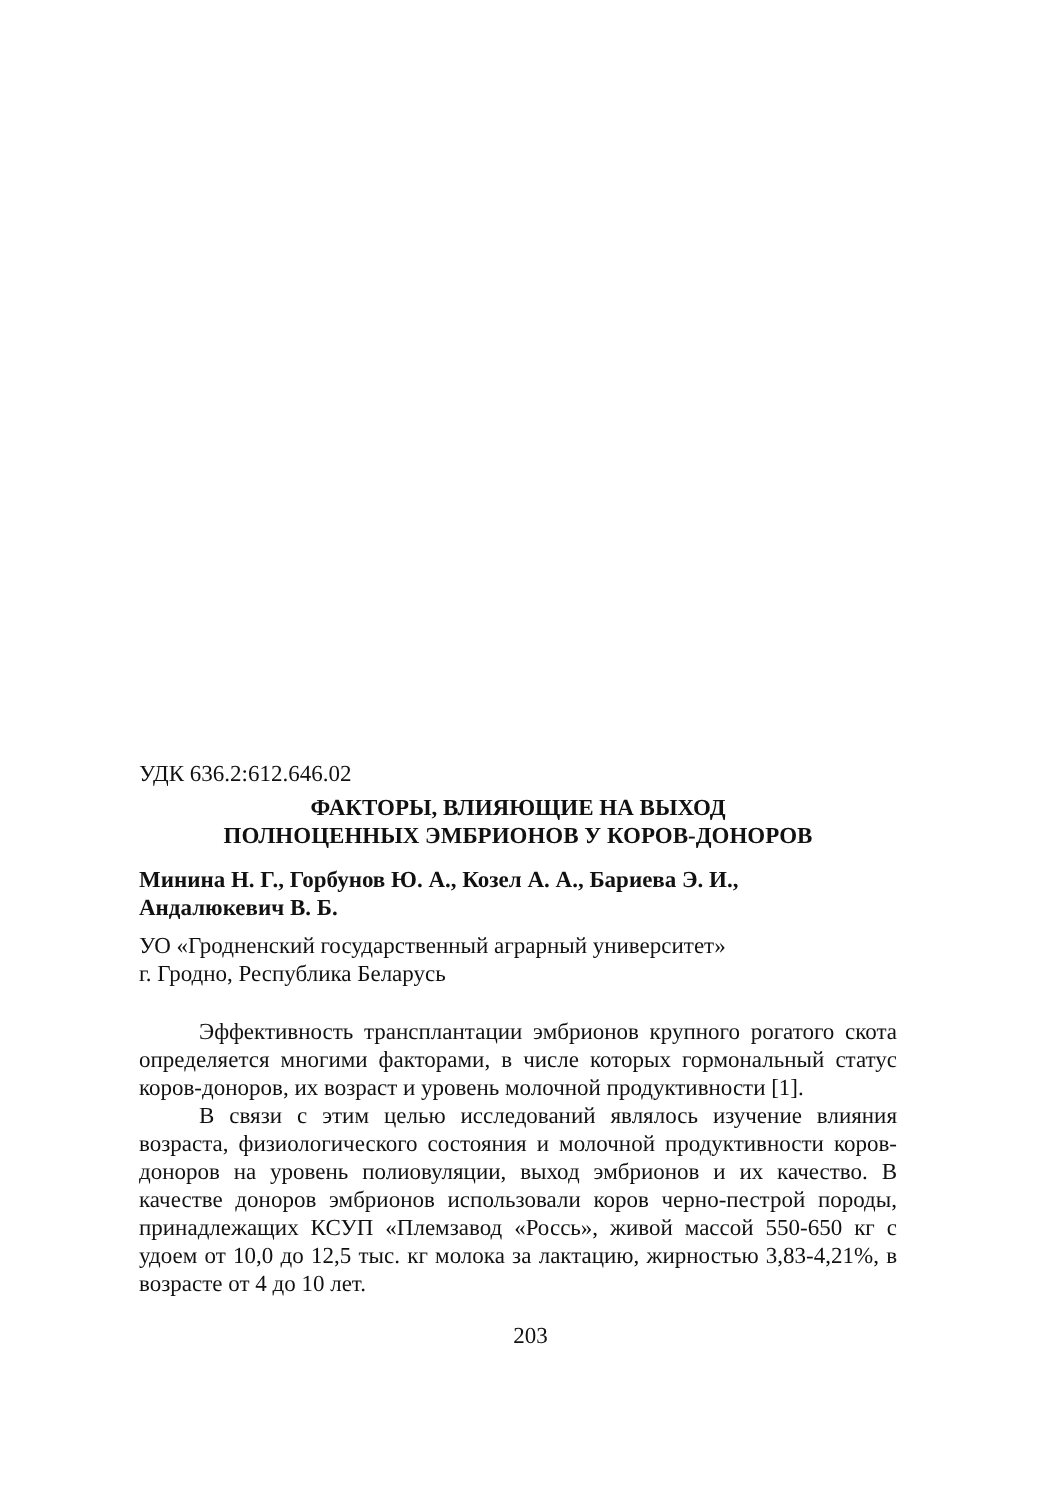УДК 636.2:612.646.02
ФАКТОРЫ, ВЛИЯЮЩИЕ НА ВЫХОД
ПОЛНОЦЕННЫХ ЭМБРИОНОВ У КОРОВ-ДОНОРОВ
Минина Н. Г., Горбунов Ю. А., Козел А. А., Бариева Э. И.,
Андалюкевич В. Б.
УО «Гродненский государственный аграрный университет»
г. Гродно, Республика Беларусь
Эффективность трансплантации эмбрионов крупного рогатого скота определяется многими факторами, в числе которых гормональный статус коров-доноров, их возраст и уровень молочной продуктивности [1].
В связи с этим целью исследований являлось изучение влияния возраста, физиологического состояния и молочной продуктивности коров-доноров на уровень полиовуляции, выход эмбрионов и их качество. В качестве доноров эмбрионов использовали коров черно-пестрой породы, принадлежащих КСУП «Племзавод «Россь», живой массой 550-650 кг с удоем от 10,0 до 12,5 тыс. кг молока за лактацию, жирностью 3,83-4,21%, в возрасте от 4 до 10 лет.
203